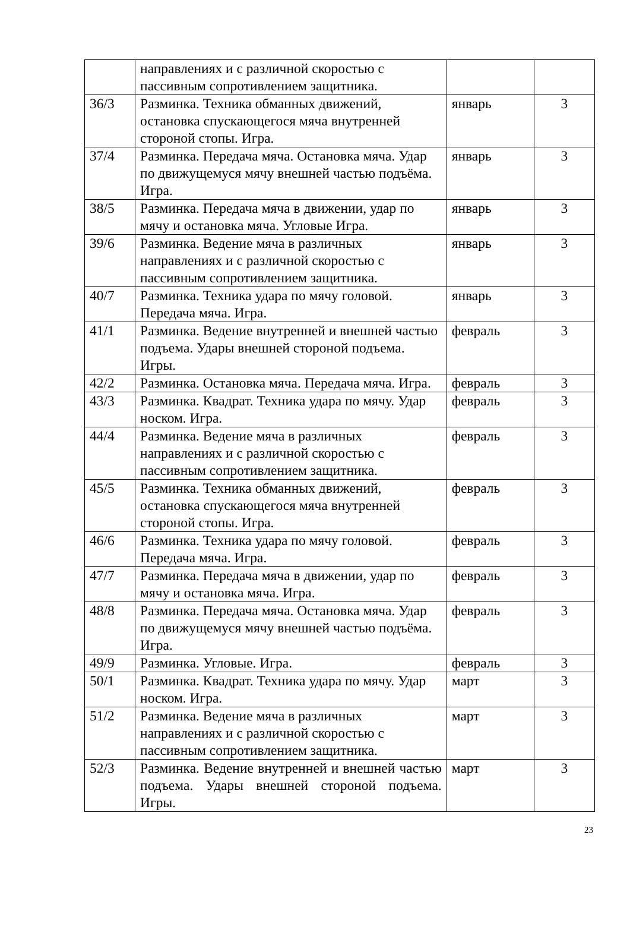| | направлениях и с различной скоростью с пассивным сопротивлением защитника. | | |
| 36/3 | Разминка. Техника обманных движений, остановка спускающегося мяча внутренней стороной стопы. Игра. | январь | 3 |
| 37/4 | Разминка. Передача мяча. Остановка мяча. Удар по движущемуся мячу внешней частью подъёма. Игра. | январь | 3 |
| 38/5 | Разминка. Передача мяча в движении, удар по мячу и остановка мяча. Угловые Игра. | январь | 3 |
| 39/6 | Разминка. Ведение мяча в различных направлениях и с различной скоростью с пассивным сопротивлением защитника. | январь | 3 |
| 40/7 | Разминка. Техника удара по мячу головой. Передача мяча. Игра. | январь | 3 |
| 41/1 | Разминка. Ведение внутренней и внешней частью подъема. Удары внешней стороной подъема. Игры. | февраль | 3 |
| 42/2 | Разминка. Остановка мяча. Передача мяча. Игра. | февраль | 3 |
| 43/3 | Разминка. Квадрат. Техника удара по мячу. Удар носком. Игра. | февраль | 3 |
| 44/4 | Разминка. Ведение мяча в различных направлениях и с различной скоростью с пассивным сопротивлением защитника. | февраль | 3 |
| 45/5 | Разминка. Техника обманных движений, остановка спускающегося мяча внутренней стороной стопы. Игра. | февраль | 3 |
| 46/6 | Разминка. Техника удара по мячу головой. Передача мяча. Игра. | февраль | 3 |
| 47/7 | Разминка. Передача мяча в движении, удар по мячу и остановка мяча. Игра. | февраль | 3 |
| 48/8 | Разминка. Передача мяча. Остановка мяча. Удар по движущемуся мячу внешней частью подъёма. Игра. | февраль | 3 |
| 49/9 | Разминка. Угловые. Игра. | февраль | 3 |
| 50/1 | Разминка. Квадрат. Техника удара по мячу. Удар носком. Игра. | март | 3 |
| 51/2 | Разминка. Ведение мяча в различных направлениях и с различной скоростью с пассивным сопротивлением защитника. | март | 3 |
| 52/3 | Разминка. Ведение внутренней и внешней частью подъема. Удары внешней стороной подъема. Игры. | март | 3 |
23